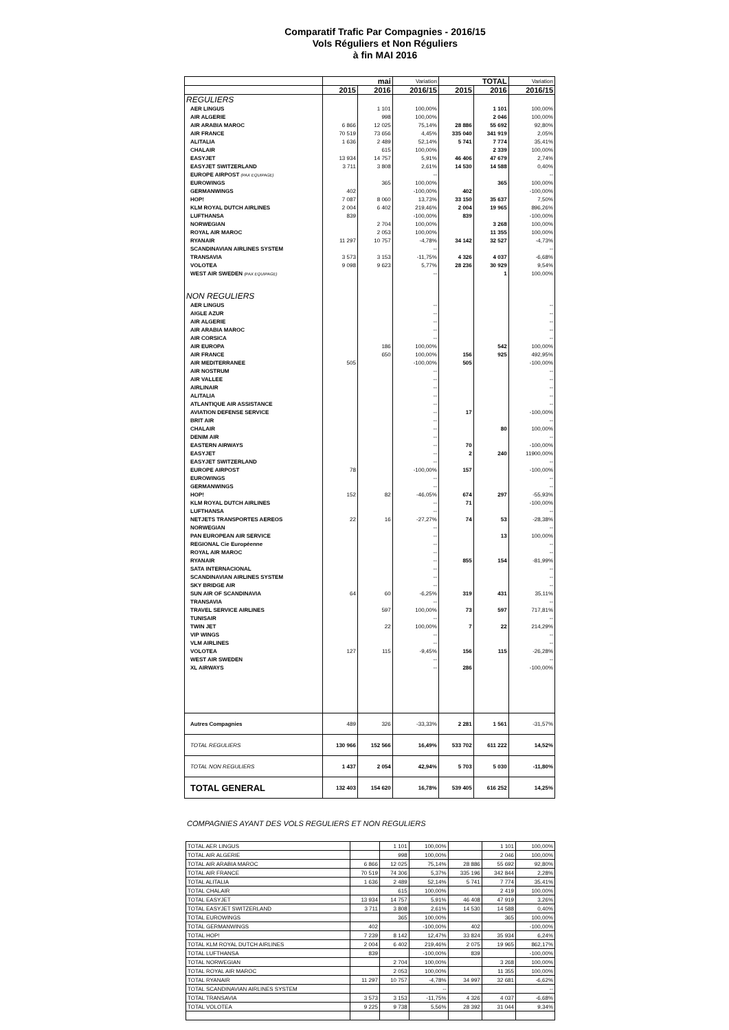Comparatif Trafic Par Compagnies - 2016/15
Vols Réguliers et Non Réguliers
à fin MAI 2016
| | mai | | Variation | TOTAL | | Variation |
| --- | --- | --- | --- | --- | --- | --- |
| | 2015 | 2016 | 2016/15 | 2015 | 2016 | 2016/15 |
| REGULIERS | | | | | | |
| AER LINGUS | | 1 101 | 100,00% | | 1 101 | 100,00% |
| AIR ALGERIE | | 998 | 100,00% | | 2 046 | 100,00% |
| AIR ARABIA MAROC | 6 866 | 12 025 | 75,14% | 28 886 | 55 692 | 92,80% |
| AIR FRANCE | 70 519 | 73 656 | 4,45% | 335 040 | 341 919 | 2,05% |
| ALITALIA | 1 636 | 2 489 | 52,14% | 5 741 | 7 774 | 35,41% |
| CHALAIR | | 615 | 100,00% | | 2 339 | 100,00% |
| EASYJET | 13 934 | 14 757 | 5,91% | 46 406 | 47 679 | 2,74% |
| EASYJET SWITZERLAND | 3 711 | 3 808 | 2,61% | 14 530 | 14 588 | 0,40% |
| EUROPE AIRPOST (PAX EQUIPAGE) | | | -- | | | -- |
| EUROWINGS | | 365 | 100,00% | | 365 | 100,00% |
| GERMANWINGS | 402 | | -100,00% | 402 | | -100,00% |
| HOP! | 7 087 | 8 060 | 13,73% | 33 150 | 35 637 | 7,50% |
| KLM ROYAL DUTCH AIRLINES | 2 004 | 6 402 | 219,46% | 2 004 | 19 965 | 896,26% |
| LUFTHANSA | 839 | | -100,00% | 839 | | -100,00% |
| NORWEGIAN | | 2 704 | 100,00% | | 3 268 | 100,00% |
| ROYAL AIR MAROC | | 2 053 | 100,00% | | 11 355 | 100,00% |
| RYANAIR | 11 297 | 10 757 | -4,78% | 34 142 | 32 527 | -4,73% |
| SCANDINAVIAN AIRLINES SYSTEM | | | -- | | | -- |
| TRANSAVIA | 3 573 | 3 153 | -11,75% | 4 326 | 4 037 | -6,68% |
| VOLOTEA | 9 098 | 9 623 | 5,77% | 28 236 | 30 929 | 9,54% |
| WEST AIR SWEDEN (PAX EQUIPAGE) | | | -- | | 1 | 100,00% |
| NON REGULIERS | | | | | | |
| AER LINGUS | | | -- | | | -- |
| AIGLE AZUR | | | -- | | | -- |
| AIR ALGERIE | | | -- | | | -- |
| AIR ARABIA MAROC | | | -- | | | -- |
| AIR CORSICA | | | -- | | | -- |
| AIR EUROPA | | 186 | 100,00% | | 542 | 100,00% |
| AIR FRANCE | | 650 | 100,00% | 156 | 925 | 492,95% |
| AIR MEDITERRANEE | 505 | | -100,00% | 505 | | -100,00% |
| AIR NOSTRUM | | | -- | | | -- |
| AIR VALLEE | | | -- | | | -- |
| AIRLINAIR | | | -- | | | -- |
| ALITALIA | | | -- | | | -- |
| ATLANTIQUE AIR ASSISTANCE | | | -- | | | -- |
| AVIATION DEFENSE SERVICE | | | -- | 17 | | -100,00% |
| BRIT AIR | | | -- | | | -- |
| CHALAIR | | | -- | | 80 | 100,00% |
| DENIM AIR | | | -- | | | -- |
| EASTERN AIRWAYS | | | -- | 70 | | -100,00% |
| EASYJET | | | -- | 2 | 240 | 11900,00% |
| EASYJET SWITZERLAND | | | -- | | | -- |
| EUROPE AIRPOST | 78 | | -100,00% | 157 | | -100,00% |
| EUROWINGS | | | -- | | | -- |
| GERMANWINGS | | | -- | | | -- |
| HOP! | 152 | 82 | -46,05% | 674 | 297 | -55,93% |
| KLM ROYAL DUTCH AIRLINES | | | -- | 71 | | -100,00% |
| LUFTHANSA | | | -- | | | -- |
| NETJETS TRANSPORTES AEREOS | 22 | 16 | -27,27% | 74 | 53 | -28,38% |
| NORWEGIAN | | | -- | | | -- |
| PAN EUROPEAN AIR SERVICE | | | -- | | 13 | 100,00% |
| REGIONAL Cie Européenne | | | -- | | | -- |
| ROYAL AIR MAROC | | | -- | | | -- |
| RYANAIR | | | -- | 855 | 154 | -81,99% |
| SATA INTERNACIONAL | | | -- | | | -- |
| SCANDINAVIAN AIRLINES SYSTEM | | | -- | | | -- |
| SKY BRIDGE AIR | | | -- | | | -- |
| SUN AIR OF SCANDINAVIA | 64 | 60 | -6,25% | 319 | 431 | 35,11% |
| TRANSAVIA | | | -- | | | -- |
| TRAVEL SERVICE AIRLINES | | 597 | 100,00% | 73 | 597 | 717,81% |
| TUNISAIR | | | -- | | | -- |
| TWIN JET | | 22 | 100,00% | 7 | 22 | 214,29% |
| VIP WINGS | | | -- | | | -- |
| VLM AIRLINES | | | -- | | | -- |
| VOLOTEA | 127 | 115 | -9,45% | 156 | 115 | -26,28% |
| WEST AIR SWEDEN | | | -- | | | -- |
| XL AIRWAYS | | | -- | 286 | | -100,00% |
| Autres Compagnies | 489 | 326 | -33,33% | 2 281 | 1 561 | -31,57% |
| TOTAL REGULIERS | 130 966 | 152 566 | 16,49% | 533 702 | 611 222 | 14,52% |
| TOTAL NON REGULIERS | 1 437 | 2 054 | 42,94% | 5 703 | 5 030 | -11,80% |
| TOTAL GENERAL | 132 403 | 154 620 | 16,78% | 539 405 | 616 252 | 14,25% |
COMPAGNIES AYANT DES VOLS REGULIERS ET NON REGULIERS
| TOTAL AER LINGUS | | 1 101 | 100,00% | | 1 101 | 100,00% |
| TOTAL AIR ALGERIE | | 998 | 100,00% | | 2 046 | 100,00% |
| TOTAL AIR ARABIA MAROC | 6 866 | 12 025 | 75,14% | 28 886 | 55 692 | 92,80% |
| TOTAL AIR FRANCE | 70 519 | 74 306 | 5,37% | 335 196 | 342 844 | 2,28% |
| TOTAL ALITALIA | 1 636 | 2 489 | 52,14% | 5 741 | 7 774 | 35,41% |
| TOTAL CHALAIR | | 615 | 100,00% | | 2 419 | 100,00% |
| TOTAL EASYJET | 13 934 | 14 757 | 5,91% | 46 408 | 47 919 | 3,26% |
| TOTAL EASYJET SWITZERLAND | 3 711 | 3 808 | 2,61% | 14 530 | 14 588 | 0,40% |
| TOTAL EUROWINGS | | 365 | 100,00% | | 365 | 100,00% |
| TOTAL GERMANWINGS | 402 | | -100,00% | 402 | | -100,00% |
| TOTAL HOP! | 7 239 | 8 142 | 12,47% | 33 824 | 35 934 | 6,24% |
| TOTAL KLM ROYAL DUTCH AIRLINES | 2 004 | 6 402 | 219,46% | 2 075 | 19 965 | 862,17% |
| TOTAL LUFTHANSA | 839 | | -100,00% | 839 | | -100,00% |
| TOTAL NORWEGIAN | | 2 704 | 100,00% | | 3 268 | 100,00% |
| TOTAL ROYAL AIR MAROC | | 2 053 | 100,00% | | 11 355 | 100,00% |
| TOTAL RYANAIR | 11 297 | 10 757 | -4,78% | 34 997 | 32 681 | -6,62% |
| TOTAL SCANDINAVIAN AIRLINES SYSTEM | | | -- | | | -- |
| TOTAL TRANSAVIA | 3 573 | 3 153 | -11,75% | 4 326 | 4 037 | -6,68% |
| TOTAL VOLOTEA | 9 225 | 9 738 | 5,56% | 28 392 | 31 044 | 9,34% |